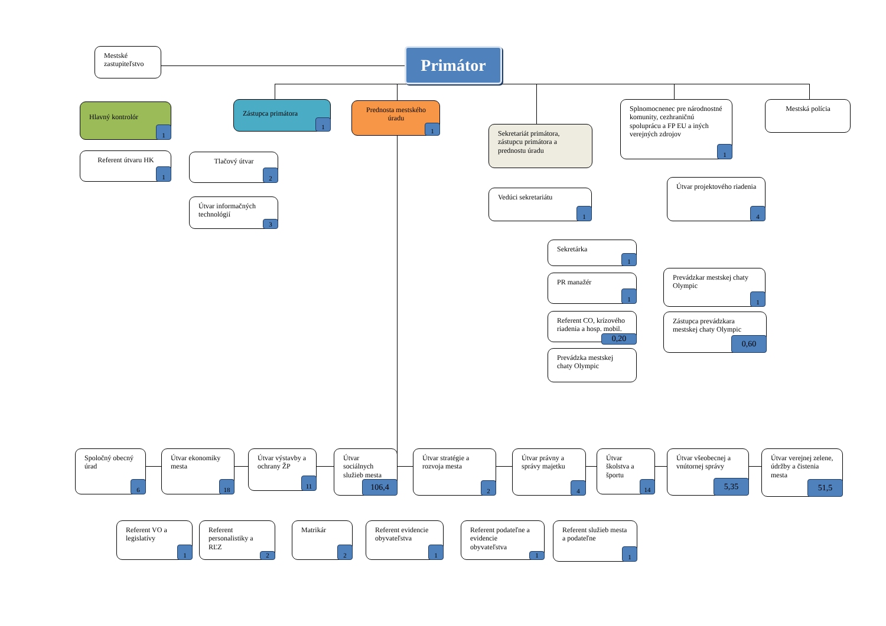Mestské zastupiteľstvo
Primátor
Hlavný kontrolór
1
Referent útvaru HK
1
Zástupca primátora
1
Tlačový útvar
2
Útvar informačných technológií
3
Prednosta mestského úradu
1
Sekretariát primátora, zástupcu primátora a prednostu úradu
Vedúci sekretariátu
1
Sekretárka
1
PR manažér
1
Referent CO, krízového riadenia a hosp. mobil.
0,20
Prevádzka mestskej chaty Olympic
Splnomocnenec pre národnostné komunity, cezhraničnú spoluprácu a FP EU a iných verejných zdrojov
1
Útvar projektového riadenia
4
Prevádzkar mestskej chaty Olympic
1
Zástupca prevádzkara mestskej chaty Olympic
0,60
Mestská polícia
Spoločný obecný úrad
6
Útvar ekonomiky mesta
18
Útvar výstavby a ochrany ŽP
11
Útvar sociálnych služieb mesta
106,4
Útvar stratégie a rozvoja mesta
2
Útvar právny a správy majetku
4
Útvar školstva a športu
14
Útvar všeobecnej a vnútornej správy
5,35
Útvar verejnej zelene, údržby a čistenia mesta
51,5
Referent VO a legislatívy
1
Referent personalistiky a RĽZ
2
Matrikár
2
Referent evidencie obyvateľstva
1
Referent podateľne a evidencie obyvateľstva
1
Referent služieb mesta a podateľne
1